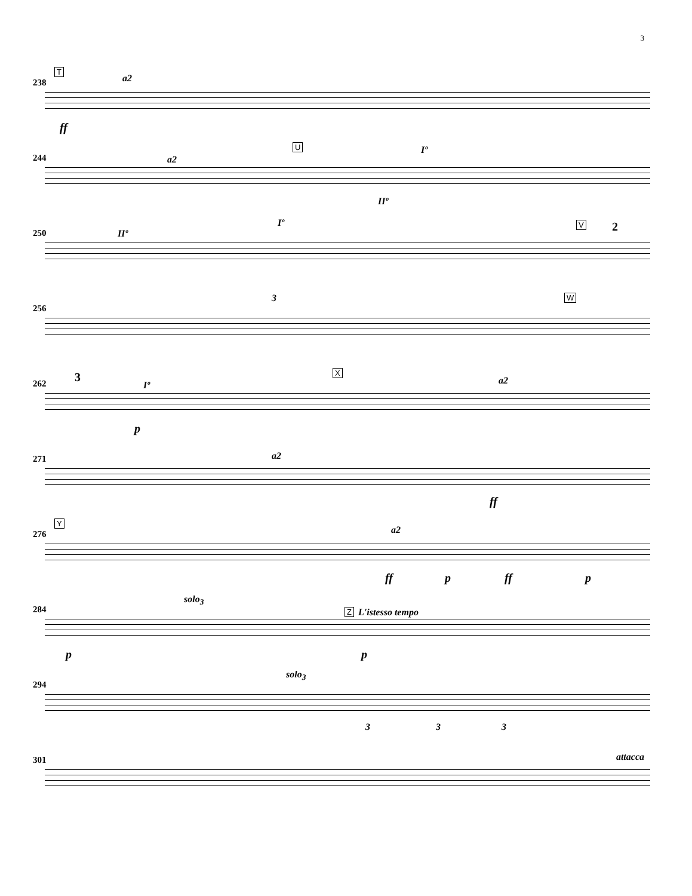3
238
T
a2
ff
244 a2
U Iº
IIº
250 IIº
Iº V 2
256
3 W
262 3
Iº
p
X
a2
271 a2
ff
276
Y
a2
ff p ff p
284
p
solo<sub>3</sub>
Z L'istesso tempo
p
294
solo<sub>3</sub>
3 3 3
301 attacca